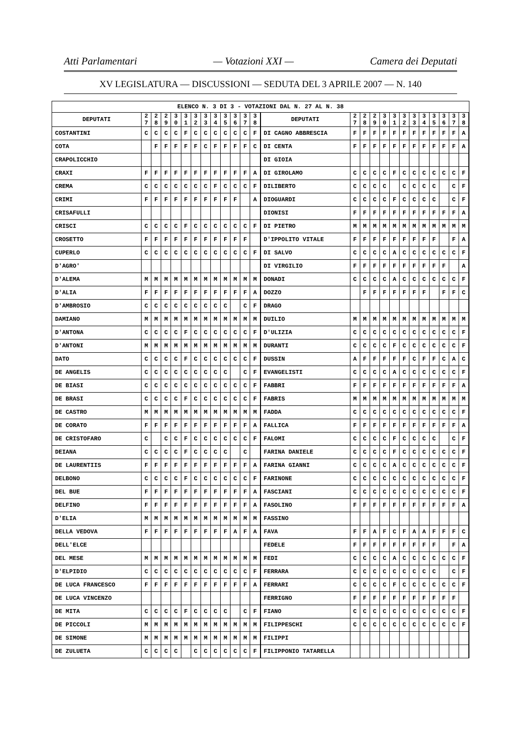Atti Parlamentari — Votazioni XXI — Camera dei Deputati
XV LEGISLATURA — DISCUSSIONI — SEDUTA DEL 3 APRILE 2007 — N. 140
| ELENCO N. 3 DI 3 - VOTAZIONI DAL N. 27 AL N. 38 | | | | | | | | | | | | | | | | | | | | | | | | | | | |
| DEPUTATI | 2 7 | 2 8 | 2 9 | 3 0 | 3 1 | 3 2 | 3 3 | 3 4 | 3 5 | 3 6 | 3 7 | 3 8 | | DEPUTATI | 2 7 | 2 8 | 2 9 | 3 0 | 3 1 | 3 2 | 3 3 | 3 4 | 3 5 | 3 6 | 3 7 | 3 8 | |
| COSTANTINI | C | C | C | C | F | C | C | C | C | C | C | F | | DI CAGNO ABBRESCIA | F | F | F | F | F | F | F | F | F | F | F | A | |
| COTA | | F | F | F | F | F | C | F | F | F | F | C | | DI CENTA | F | F | F | F | F | F | F | F | F | F | F | A | |
| CRAPOLICCHIO | | | | | | | | | | | | | | DI GIOIA | | | | | | | | | | | | | |
| CRAXI | F | F | F | F | F | F | F | F | F | F | F | A | | DI GIROLAMO | C | C | C | C | F | C | C | C | C | C | C | F | |
| CREMA | C | C | C | C | C | C | C | F | C | C | C | F | | DILIBERTO | C | C | C | C | | C | C | C | C | | C | F | |
| CRIMI | F | F | F | F | F | F | F | F | F | F | | A | | DIOGUARDI | C | C | C | C | F | C | C | C | C | | C | F | |
| CRISAFULLI | | | | | | | | | | | | | | DIONISI | F | F | F | F | F | F | F | F | F | F | F | A | |
| CRISCI | C | C | C | C | F | C | C | C | C | C | C | F | | DI PIETRO | M | M | M | M | M | M | M | M | M | M | M | M | |
| CROSETTO | F | F | F | F | F | F | F | F | F | F | F | | | D'IPPOLITO VITALE | F | F | F | F | F | F | F | F | F | | F | A | |
| CUPERLO | C | C | C | C | C | C | C | C | C | C | C | F | | DI SALVO | C | C | C | C | A | C | C | C | C | C | C | F | |
| D'AGRO' | | | | | | | | | | | | | | DI VIRGILIO | F | F | F | F | F | F | F | F | F | F | | A | |
| D'ALEMA | M | M | M | M | M | M | M | M | M | M | M | M | | DONADI | C | C | C | C | A | C | C | C | C | C | C | F | |
| D'ALIA | F | F | F | F | F | F | F | F | F | F | F | A | | DOZZO | | F | F | F | F | F | F | F | | F | F | C | |
| D'AMBROSIO | C | C | C | C | C | C | C | C | C | | C | F | | DRAGO | | | | | | | | | | | | | |
| DAMIANO | M | M | M | M | M | M | M | M | M | M | M | M | | DUILIO | M | M | M | M | M | M | M | M | M | M | M | M | |
| D'ANTONA | C | C | C | C | F | C | C | C | C | C | C | F | | D'ULIZIA | C | C | C | C | C | C | C | C | C | C | C | F | |
| D'ANTONI | M | M | M | M | M | M | M | M | M | M | M | M | | DURANTI | C | C | C | C | F | C | C | C | C | C | C | F | |
| DATO | C | C | C | C | F | C | C | C | C | C | C | F | | DUSSIN | A | F | F | F | F | F | C | F | F | C | A | C | |
| DE ANGELIS | C | C | C | C | C | C | C | C | C | | C | F | | EVANGELISTI | C | C | C | C | A | C | C | C | C | C | C | F | |
| DE BIASI | C | C | C | C | C | C | C | C | C | C | C | F | | FABBRI | F | F | F | F | F | F | F | F | F | F | F | A | |
| DE BRASI | C | C | C | C | F | C | C | C | C | C | C | F | | FABRIS | M | M | M | M | M | M | M | M | M | M | M | M | |
| DE CASTRO | M | M | M | M | M | M | M | M | M | M | M | M | | FADDA | C | C | C | C | C | C | C | C | C | C | C | F | |
| DE CORATO | F | F | F | F | F | F | F | F | F | F | F | A | | FALLICA | F | F | F | F | F | F | F | F | F | F | F | A | |
| DE CRISTOFARO | C | | C | C | F | C | C | C | C | C | C | F | | FALOMI | C | C | C | C | F | C | C | C | C | | C | F | |
| DEIANA | C | C | C | C | F | C | C | C | C | | C | | | FARINA DANIELE | C | C | C | C | F | C | C | C | C | C | C | F | |
| DE LAURENTIIS | F | F | F | F | F | F | F | F | F | F | F | A | | FARINA GIANNI | C | C | C | C | A | C | C | C | C | C | C | F | |
| DELBONO | C | C | C | C | F | C | C | C | C | C | C | F | | FARINONE | C | C | C | C | C | C | C | C | C | C | C | F | |
| DEL BUE | F | F | F | F | F | F | F | F | F | F | F | A | | FASCIANI | C | C | C | C | C | C | C | C | C | C | C | F | |
| DELFINO | F | F | F | F | F | F | F | F | F | F | F | A | | FASOLINO | F | F | F | F | F | F | F | F | F | F | F | A | |
| D'ELIA | M | M | M | M | M | M | M | M | M | M | M | M | | FASSINO | | | | | | | | | | | | | |
| DELLA VEDOVA | F | F | F | F | F | F | F | F | F | A | F | A | | FAVA | F | F | A | F | C | F | A | A | F | F | F | C | |
| DELL'ELCE | | | | | | | | | | | | | | FEDELE | F | F | F | F | F | F | F | F | F | | F | A | |
| DEL MESE | M | M | M | M | M | M | M | M | M | M | M | M | | FEDI | C | C | C | C | A | C | C | C | C | C | C | F | |
| D'ELPIDIO | C | C | C | C | C | C | C | C | C | C | C | F | | FERRARA | C | C | C | C | C | C | C | C | C | | C | F | |
| DE LUCA FRANCESCO | F | F | F | F | F | F | F | F | F | F | F | A | | FERRARI | C | C | C | C | F | C | C | C | C | C | C | F | |
| DE LUCA VINCENZO | | | | | | | | | | | | | | FERRIGNO | F | F | F | F | F | F | F | F | F | F | F | | |
| DE MITA | C | C | C | C | F | C | C | C | C | | C | F | | FIANO | C | C | C | C | C | C | C | C | C | C | C | F | |
| DE PICCOLI | M | M | M | M | M | M | M | M | M | M | M | M | | FILIPPESCHI | C | C | C | C | C | C | C | C | C | C | C | F | |
| DE SIMONE | M | M | M | M | M | M | M | M | M | M | M | M | | FILIPPI | | | | | | | | | | | | | |
| DE ZULUETA | C | C | C | C | | C | C | C | C | C | C | F | | FILIPPONIO TATARELLA | | | | | | | | | | | | | |